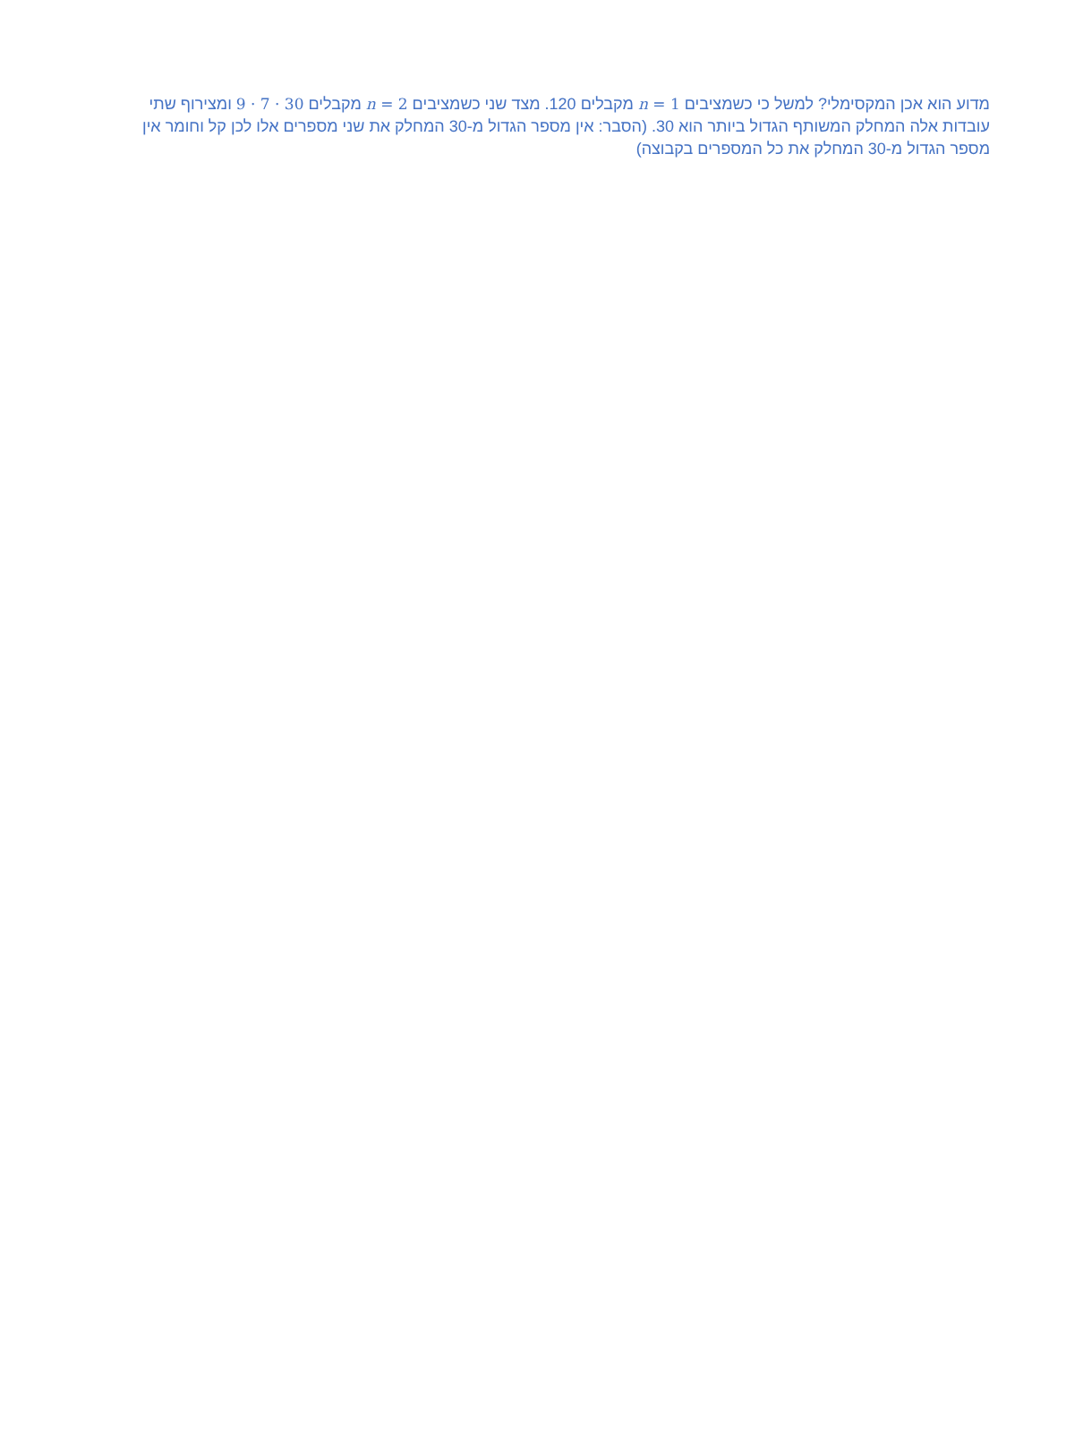מדוע הוא אכן המקסימלי? למשל כי כשמציבים n = 1 מקבלים 120. מצד שני כשמציבים n = 2 מקבלים 9 · 7 · 30 ומצירוף שתי עובדות אלה המחלק המשותף הגדול ביותר הוא 30. (הסבר: אין מספר הגדול מ-30 המחלק את שני מספרים אלו לכן קל וחומר אין מספר הגדול מ-30 המחלק את כל המספרים בקבוצה)